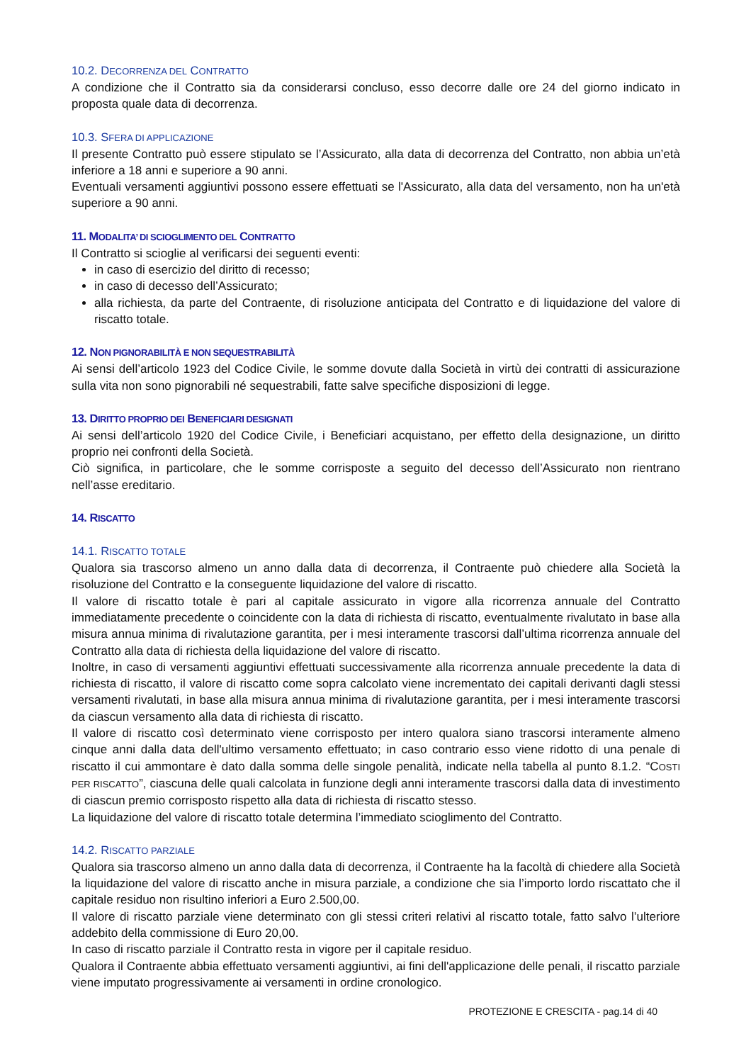10.2. DECORRENZA DEL CONTRATTO
A condizione che il Contratto sia da considerarsi concluso, esso decorre dalle ore 24 del giorno indicato in proposta quale data di decorrenza.
10.3. SFERA DI APPLICAZIONE
Il presente Contratto può essere stipulato se l’Assicurato, alla data di decorrenza del Contratto, non abbia un’età inferiore a 18 anni e superiore a 90 anni.
Eventuali versamenti aggiuntivi possono essere effettuati se l'Assicurato, alla data del versamento, non ha un'età superiore a 90 anni.
11. MODALITA’ DI SCIOGLIMENTO DEL CONTRATTO
Il Contratto si scioglie al verificarsi dei seguenti eventi:
in caso di esercizio del diritto di recesso;
in caso di decesso dell’Assicurato;
alla richiesta, da parte del Contraente, di risoluzione anticipata del Contratto e di liquidazione del valore di riscatto totale.
12. NON PIGNORABILITÀ E NON SEQUESTRABILITÀ
Ai sensi dell’articolo 1923 del Codice Civile, le somme dovute dalla Società in virtù dei contratti di assicurazione sulla vita non sono pignorabili né sequestrabili, fatte salve specifiche disposizioni di legge.
13. DIRITTO PROPRIO DEI BENEFICIARI DESIGNATI
Ai sensi dell’articolo 1920 del Codice Civile, i Beneficiari acquistano, per effetto della designazione, un diritto proprio nei confronti della Società.
Ciò significa, in particolare, che le somme corrisposte a seguito del decesso dell’Assicurato non rientrano nell’asse ereditario.
14. RISCATTO
14.1. RISCATTO TOTALE
Qualora sia trascorso almeno un anno dalla data di decorrenza, il Contraente può chiedere alla Società la risoluzione del Contratto e la conseguente liquidazione del valore di riscatto.
Il valore di riscatto totale è pari al capitale assicurato in vigore alla ricorrenza annuale del Contratto immediatamente precedente o coincidente con la data di richiesta di riscatto, eventualmente rivalutato in base alla misura annua minima di rivalutazione garantita, per i mesi interamente trascorsi dall’ultima ricorrenza annuale del Contratto alla data di richiesta della liquidazione del valore di riscatto.
Inoltre, in caso di versamenti aggiuntivi effettuati successivamente alla ricorrenza annuale precedente la data di richiesta di riscatto, il valore di riscatto come sopra calcolato viene incrementato dei capitali derivanti dagli stessi versamenti rivalutati, in base alla misura annua minima di rivalutazione garantita, per i mesi interamente trascorsi da ciascun versamento alla data di richiesta di riscatto.
Il valore di riscatto così determinato viene corrisposto per intero qualora siano trascorsi interamente almeno cinque anni dalla data dell'ultimo versamento effettuato; in caso contrario esso viene ridotto di una penale di riscatto il cui ammontare è dato dalla somma delle singole penalità, indicate nella tabella al punto 8.1.2. “COSTI PER RISCATTO”, ciascuna delle quali calcolata in funzione degli anni interamente trascorsi dalla data di investimento di ciascun premio corrisposto rispetto alla data di richiesta di riscatto stesso.
La liquidazione del valore di riscatto totale determina l’immediato scioglimento del Contratto.
14.2. RISCATTO PARZIALE
Qualora sia trascorso almeno un anno dalla data di decorrenza, il Contraente ha la facoltà di chiedere alla Società la liquidazione del valore di riscatto anche in misura parziale, a condizione che sia l’importo lordo riscattato che il capitale residuo non risultino inferiori a Euro 2.500,00.
Il valore di riscatto parziale viene determinato con gli stessi criteri relativi al riscatto totale, fatto salvo l’ulteriore addebito della commissione di Euro 20,00.
In caso di riscatto parziale il Contratto resta in vigore per il capitale residuo.
Qualora il Contraente abbia effettuato versamenti aggiuntivi, ai fini dell'applicazione delle penali, il riscatto parziale viene imputato progressivamente ai versamenti in ordine cronologico.
PROTEZIONE E CRESCITA - pag.14 di 40